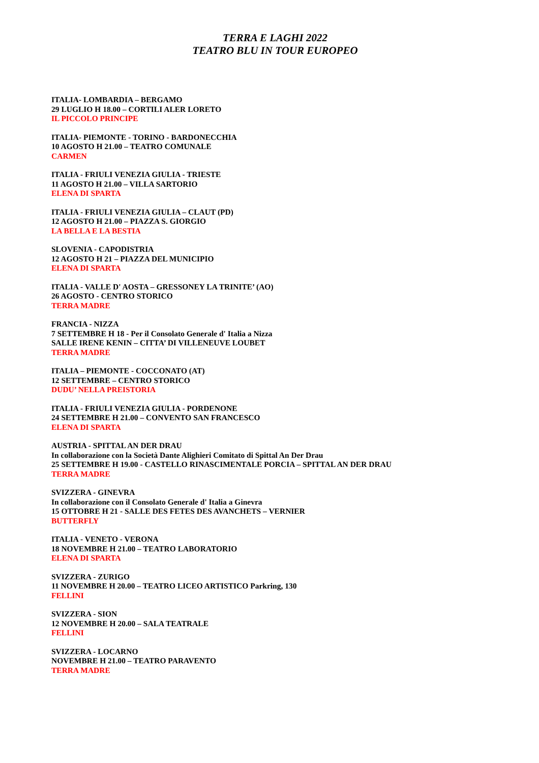TERRA E LAGHI 2022
TEATRO BLU IN TOUR EUROPEO
ITALIA- LOMBARDIA – BERGAMO
29 LUGLIO H 18.00 – CORTILI ALER LORETO
IL PICCOLO PRINCIPE
ITALIA- PIEMONTE - TORINO - BARDONECCHIA
10 AGOSTO H 21.00 – TEATRO COMUNALE
CARMEN
ITALIA - FRIULI VENEZIA GIULIA - TRIESTE
11 AGOSTO H 21.00 – VILLA SARTORIO
ELENA DI SPARTA
ITALIA - FRIULI VENEZIA GIULIA – CLAUT (PD)
12 AGOSTO H 21.00 – PIAZZA S. GIORGIO
LA BELLA E LA BESTIA
SLOVENIA - CAPODISTRIA
12 AGOSTO H 21 – PIAZZA DEL MUNICIPIO
ELENA DI SPARTA
ITALIA - VALLE D' AOSTA – GRESSONEY LA TRINITE’ (AO)
26 AGOSTO - CENTRO STORICO
TERRA MADRE
FRANCIA - NIZZA
7 SETTEMBRE H 18 - Per il Consolato Generale d' Italia a Nizza
SALLE IRENE KENIN – CITTA’ DI VILLENEUVE LOUBET
TERRA MADRE
ITALIA – PIEMONTE - COCCONATO (AT)
12 SETTEMBRE – CENTRO STORICO
DUDU’ NELLA PREISTORIA
ITALIA - FRIULI VENEZIA GIULIA - PORDENONE
24 SETTEMBRE H 21.00 – CONVENTO SAN FRANCESCO
ELENA DI SPARTA
AUSTRIA - SPITTAL AN DER DRAU
In collaborazione con la Società Dante Alighieri Comitato di Spittal An Der Drau
25 SETTEMBRE H 19.00 - CASTELLO RINASCIMENTALE PORCIA – SPITTAL AN DER DRAU
TERRA MADRE
SVIZZERA - GINEVRA
In collaborazione con il Consolato Generale d' Italia a Ginevra
15 OTTOBRE H 21 - SALLE DES FETES DES AVANCHETS – VERNIER
BUTTERFLY
ITALIA - VENETO - VERONA
18 NOVEMBRE H 21.00 – TEATRO LABORATORIO
ELENA DI SPARTA
SVIZZERA - ZURIGO
11 NOVEMBRE H 20.00 – TEATRO LICEO ARTISTICO Parkring, 130
FELLINI
SVIZZERA - SION
12 NOVEMBRE H 20.00 – SALA TEATRALE
FELLINI
SVIZZERA - LOCARNO
NOVEMBRE H 21.00 – TEATRO PARAVENTO
TERRA MADRE